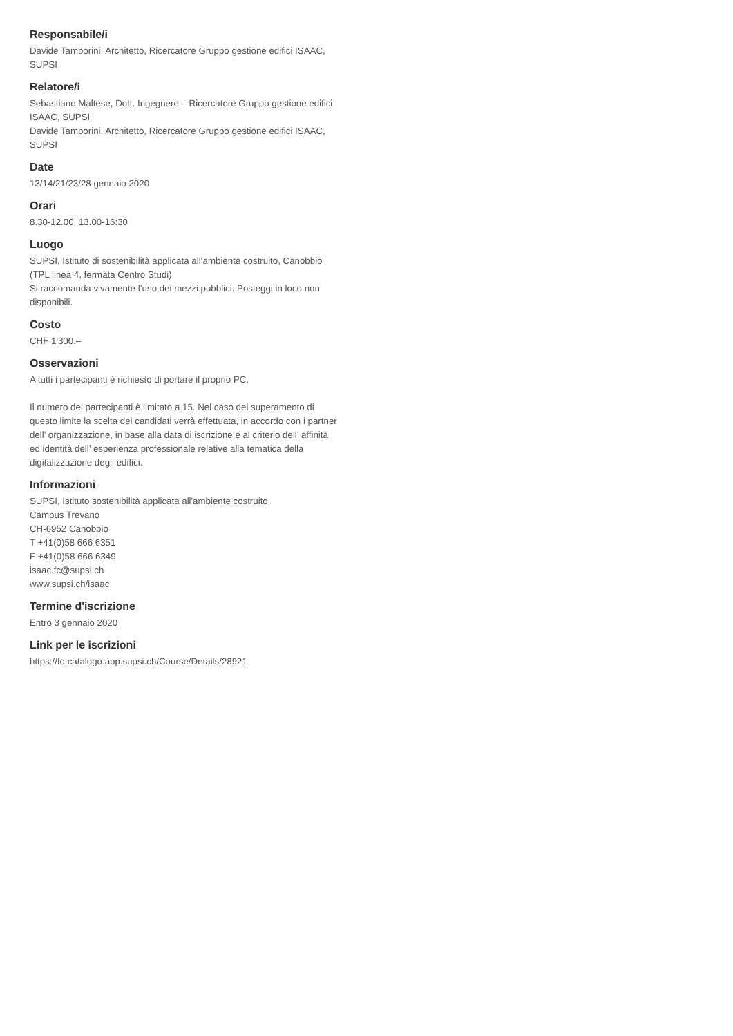Responsabile/i
Davide Tamborini, Architetto, Ricercatore Gruppo gestione edifici ISAAC, SUPSI
Relatore/i
Sebastiano Maltese, Dott. Ingegnere – Ricercatore Gruppo gestione edifici ISAAC, SUPSI
Davide Tamborini, Architetto, Ricercatore Gruppo gestione edifici ISAAC, SUPSI
Date
13/14/21/23/28 gennaio 2020
Orari
8.30-12.00, 13.00-16:30
Luogo
SUPSI, Istituto di sostenibilità applicata all’ambiente costruito, Canobbio
(TPL linea 4, fermata Centro Studi)
Si raccomanda vivamente l’uso dei mezzi pubblici. Posteggi in loco non disponibili.
Costo
CHF 1'300.–
Osservazioni
A tutti i partecipanti è richiesto di portare il proprio PC.
Il numero dei partecipanti è limitato a 15. Nel caso del superamento di questo limite la scelta dei candidati verrà effettuata, in accordo con i partner dell’ organizzazione, in base alla data di iscrizione e al criterio dell’ affinità ed identità dell’ esperienza professionale relative alla tematica della digitalizzazione degli edifici.
Informazioni
SUPSI, Istituto sostenibilità applicata all'ambiente costruito
Campus Trevano
CH-6952 Canobbio
T +41(0)58 666 6351
F +41(0)58 666 6349
isaac.fc@supsi.ch
www.supsi.ch/isaac
Termine d'iscrizione
Entro 3 gennaio 2020
Link per le iscrizioni
https://fc-catalogo.app.supsi.ch/Course/Details/28921